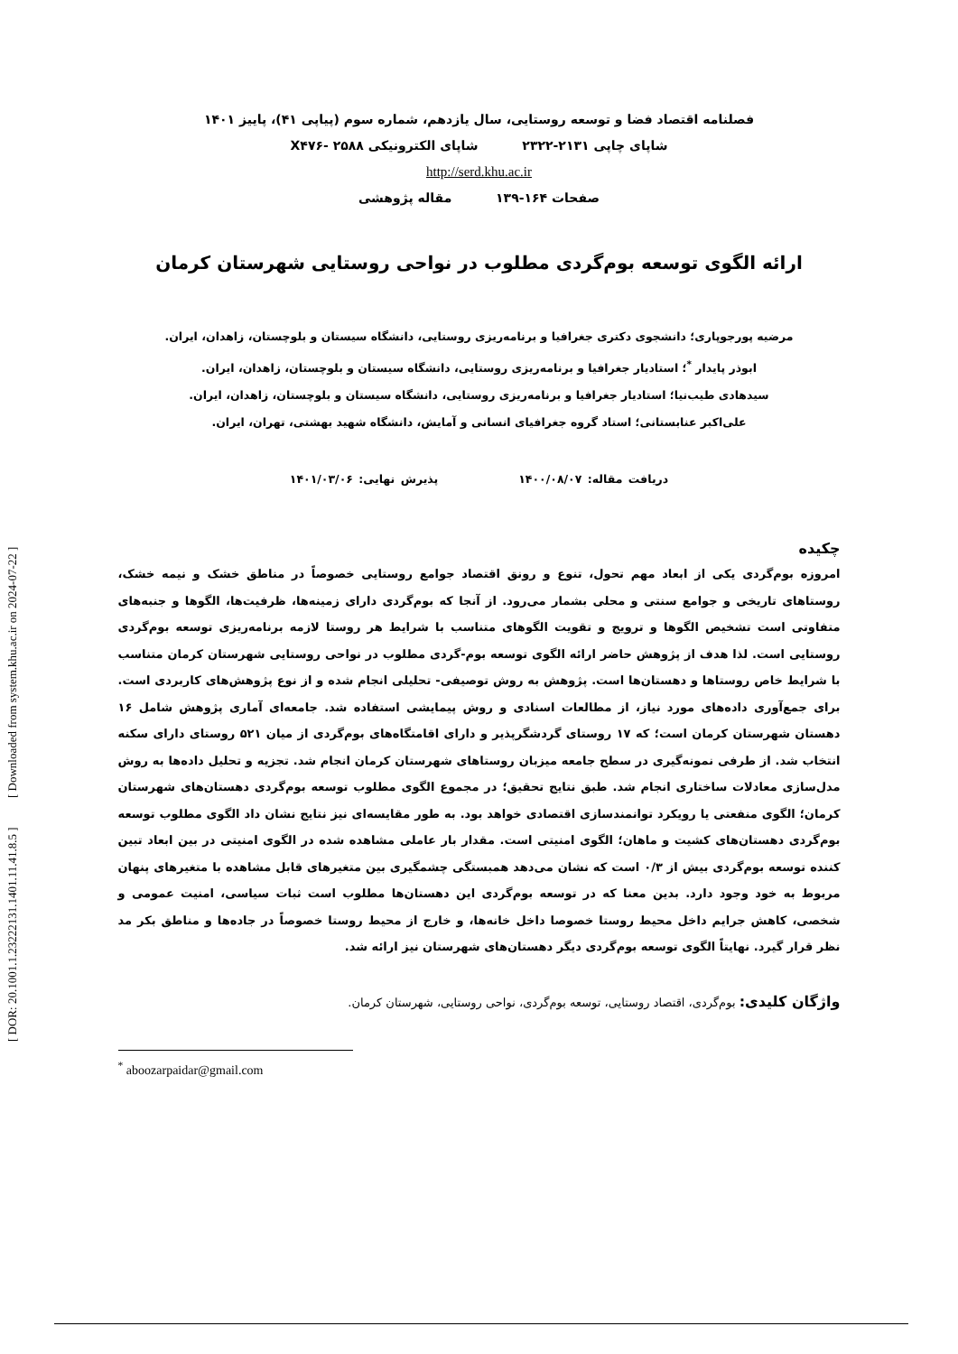فصلنامه اقتصاد فضا و توسعه روستایی، سال یازدهم، شماره سوم (پیاپی ۴۱)، پاییز ۱۴۰۱
شاپای چاپی ۲۱۳۱-۲۳۲۲ شاپای الکترونیکی X۴۷۶- ۲۵۸۸
http://serd.khu.ac.ir
صفحات ۱۶۴-۱۳۹ مقاله پژوهشی
ارائه الگوی توسعه بوم‌گردی مطلوب در نواحی روستایی شهرستان کرمان
مرضیه پورجوپاری؛ دانشجوی دکتری جغرافیا و برنامه‌ریزی روستایی، دانشگاه سیستان و بلوچستان، زاهدان، ایران.
ابوذر پایدار <sup>*</sup>؛ استادیار جغرافیا و برنامه‌ریزی روستایی، دانشگاه سیستان و بلوچستان، زاهدان، ایران.
سیدهادی طیب‌نیا؛ استادیار جغرافیا و برنامه‌ریزی روستایی، دانشگاه سیستان و بلوچستان، زاهدان، ایران.
علی‌اکبر عنابستانی؛ استاد گروه جغرافیای انسانی و آمایش، دانشگاه شهید بهشتی، تهران، ایران.
دریافت مقاله: ۱۴۰۰/۰۸/۰۷ پذیرش نهایی: ۱۴۰۱/۰۳/۰۶
چکیده
امروزه بوم‌گردی یکی از ابعاد مهم تحول، تنوع و رونق اقتصاد جوامع روستایی خصوصاً در مناطق خشک و نیمه خشک، روستاهای تاریخی و جوامع سنتی و محلی بشمار می‌رود. از آنجا که بوم‌گردی دارای زمینه‌ها، ظرفیت‌ها، الگوها و جنبه‌های متفاوتی است تشخیص الگوها و ترویج و تقویت الگوهای متناسب با شرایط هر روستا لازمه برنامه‌ریزی توسعه بوم‌گردی روستایی است. لذا هدف از پژوهش حاضر ارائه الگوی توسعه بوم-گردی مطلوب در نواحی روستایی شهرستان کرمان متناسب با شرایط خاص روستاها و دهستان‌ها است. پژوهش به روش توصیفی- تحلیلی انجام شده و از نوع پژوهش‌های کاربردی است. برای جمع‌آوری داده‌های مورد نیاز، از مطالعات اسنادی و روش پیمایشی استفاده شد. جامعه‌ای آماری پژوهش شامل ۱۶ دهستان شهرستان کرمان است؛ که ۱۷ روستای گردشگرپذیر و دارای اقامتگاه‌های بوم‌گردی از میان ۵۲۱ روستای دارای سکنه انتخاب شد. از طرفی نمونه‌گیری در سطح جامعه میزبان روستاهای شهرستان کرمان انجام شد. تجزیه و تحلیل داده‌ها به روش مدل‌سازی معادلات ساختاری انجام شد. طبق نتایج تحقیق؛ در مجموع الگوی مطلوب توسعه بوم‌گردی دهستان‌های شهرستان کرمان؛ الگوی منفعتی یا رویکرد توانمندسازی اقتصادی خواهد بود. به طور مقایسه‌ای نیز نتایج نشان داد الگوی مطلوب توسعه بوم‌گردی دهستان‌های کشیت و ماهان؛ الگوی امنیتی است. مقدار بار عاملی مشاهده شده در الگوی امنیتی در بین ابعاد تبین کننده توسعه بوم‌گردی بیش از ۰/۳ است که نشان می‌دهد همبستگی چشمگیری بین متغیرهای قابل مشاهده با متغیرهای پنهان مربوط به خود وجود دارد. بدین معنا که در توسعه بوم‌گردی این دهستان‌ها مطلوب است ثبات سیاسی، امنیت عمومی و شخصی، کاهش جرایم داخل محیط روستا خصوصا داخل خانه‌ها، و خارج از محیط روستا خصوصاً در جاده‌ها و مناطق بکر مد نظر قرار گیرد. نهایتاً الگوی توسعه بوم‌گردی دیگر دهستان‌های شهرستان نیز ارائه شد.
واژگان کلیدی: بوم‌گردی، اقتصاد روستایی، توسعه بوم‌گردی، نواحی روستایی، شهرستان کرمان.
<sup>*</sup> aboozarpaidar@gmail.com
[ DOR: 20.1001.1.23222131.1401.11.41.8.5 ] [ Downloaded from system.khu.ac.ir on 2024-07-22 ]